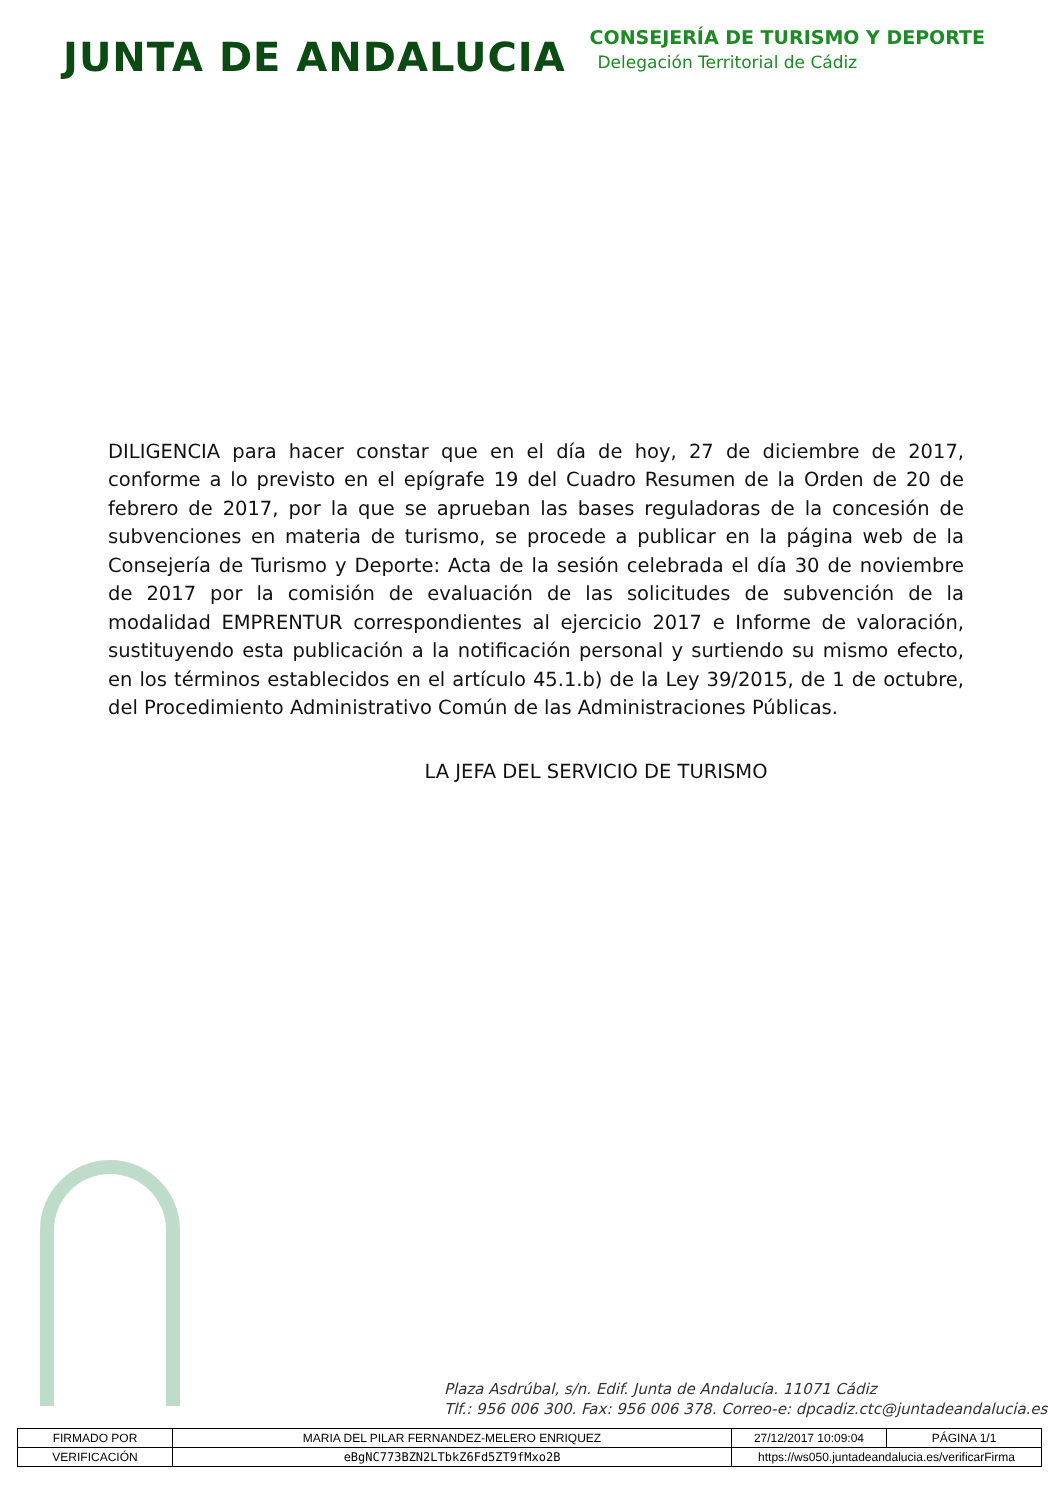JUNTA DE ANDALUCIA
CONSEJERÍA DE TURISMO Y DEPORTE
Delegación Territorial de Cádiz
DILIGENCIA para hacer constar que en el día de hoy, 27 de diciembre de 2017, conforme a lo previsto en el epígrafe 19 del Cuadro Resumen de la Orden de 20 de febrero de 2017, por la que se aprueban las bases reguladoras de la concesión de subvenciones en materia de turismo, se procede a publicar en la página web de la Consejería de Turismo y Deporte: Acta de la sesión celebrada el día 30 de noviembre de 2017 por la comisión de evaluación de las solicitudes de subvención de la modalidad EMPRENTUR correspondientes al ejercicio 2017 e Informe de valoración, sustituyendo esta publicación a la notificación personal y surtiendo su mismo efecto, en los términos establecidos en el artículo 45.1.b) de la Ley 39/2015, de 1 de octubre, del Procedimiento Administrativo Común de las Administraciones Públicas.
LA JEFA DEL SERVICIO DE TURISMO
Plaza Asdrúbal, s/n. Edif. Junta de Andalucía. 11071 Cádiz
Tlf.: 956 006 300. Fax: 956 006 378. Correo-e: dpcadiz.ctc@juntadeandalucia.es
| FIRMADO POR | MARIA DEL PILAR FERNANDEZ-MELERO ENRIQUEZ | | 27/12/2017 10:09:04 | PÁGINA 1/1 |
| VERIFICACIÓN | eBgNC773BZN2LTbkZ6Fd5ZT9fMxo2B | https://ws050.juntadeandalucia.es/verificarFirma | | |